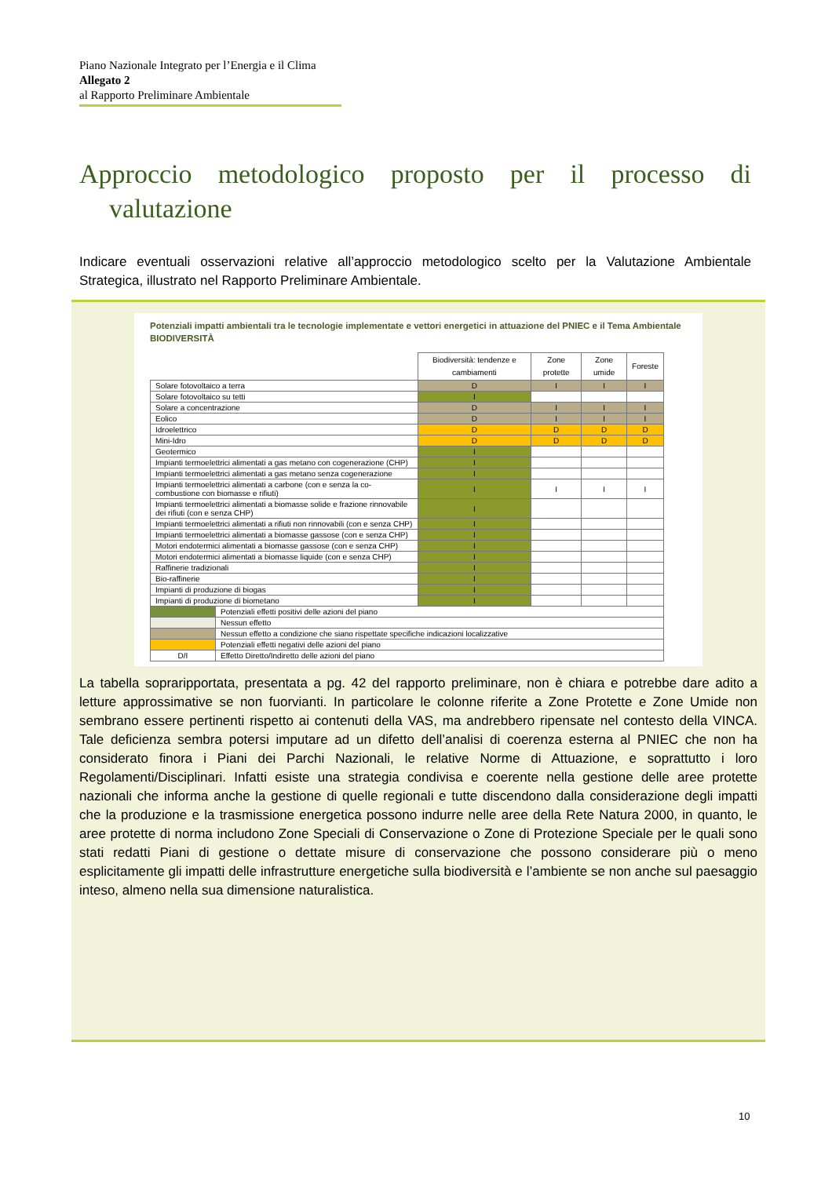Piano Nazionale Integrato per l’Energia e il Clima
Allegato 2
al Rapporto Preliminare Ambientale
Approccio metodologico proposto per il processo di
valutazione
Indicare eventuali osservazioni relative all’approccio metodologico scelto per la Valutazione Ambientale Strategica, illustrato nel Rapporto Preliminare Ambientale.
Potenziali impatti ambientali tra le tecnologie implementate e vettori energetici in attuazione del PNIEC e il Tema Ambientale BIODIVERSITÀ
| | | Biodiversità: tendenze e cambiamenti | Zone protette | Zone umide | Foreste |
| --- | --- | --- | --- | --- | --- |
| Solare fotovoltaico a terra | | D | I | I | I |
| Solare fotovoltaico su tetti | | I | | | |
| Solare a concentrazione | | D | I | I | I |
| Eolico | | D | I | I | I |
| Idroelettrico | | D | D | D | D |
| Mini-Idro | | D | D | D | D |
| Geotermico | | I | | | |
| Impianti termoelettrici alimentati a gas metano con cogenerazione (CHP) | | I | | | |
| Impianti termoelettrici alimentati a gas metano senza cogenerazione | | I | | | |
| Impianti termoelettrici alimentati a carbone (con e senza la co-combustione con biomasse e rifiuti) | | I | I | I | I |
| Impianti termoelettrici alimentati a biomasse solide e frazione rinnovabile dei rifiuti (con e senza CHP) | | I | | | |
| Impianti termoelettrici alimentati a rifiuti non rinnovabili (con e senza CHP) | | I | | | |
| Impianti termoelettrici alimentati a biomasse gassose (con e senza CHP) | | I | | | |
| Motori endotermici alimentati a biomasse gassose (con e senza CHP) | | I | | | |
| Motori endotermici alimentati a biomasse liquide (con e senza CHP) | | I | | | |
| Raffinerie tradizionali | | I | | | |
| Bio-raffinerie | | I | | | |
| Impianti di produzione di biogas | | I | | | |
| Impianti di produzione di biometano | | I | | | |
| | Potenziali effetti positivi delle azioni del piano | | | | |
| | Nessun effetto | | | | |
| | Nessun effetto a condizione che siano rispettate specifiche indicazioni localizzative | | | | |
| | Potenziali effetti negativi delle azioni del piano | | | | |
| D/I | Effetto Diretto/Indiretto delle azioni del piano | | | | |
La tabella sopraripportata, presentata a pg. 42 del rapporto preliminare, non è chiara e potrebbe dare adito a letture approssimative se non fuorvianti. In particolare le colonne riferite a Zone Protette e Zone Umide non sembrano essere pertinenti rispetto ai contenuti della VAS, ma andrebbero ripensate nel contesto della VINCA. Tale deficienza sembra potersi imputare ad un difetto dell’analisi di coerenza esterna al PNIEC che non ha considerato finora i Piani dei Parchi Nazionali, le relative Norme di Attuazione, e soprattutto i loro Regolamenti/Disciplinari. Infatti esiste una strategia condivisa e coerente nella gestione delle aree protette nazionali che informa anche la gestione di quelle regionali e tutte discendono dalla considerazione degli impatti che la produzione e la trasmissione energetica possono indurre nelle aree della Rete Natura 2000, in quanto, le aree protette di norma includono Zone Speciali di Conservazione o Zone di Protezione Speciale per le quali sono stati redatti Piani di gestione o dettate misure di conservazione che possono considerare più o meno esplicitamente gli impatti delle infrastrutture energetiche sulla biodiversità e l’ambiente se non anche sul paesaggio inteso, almeno nella sua dimensione naturalistica.
10